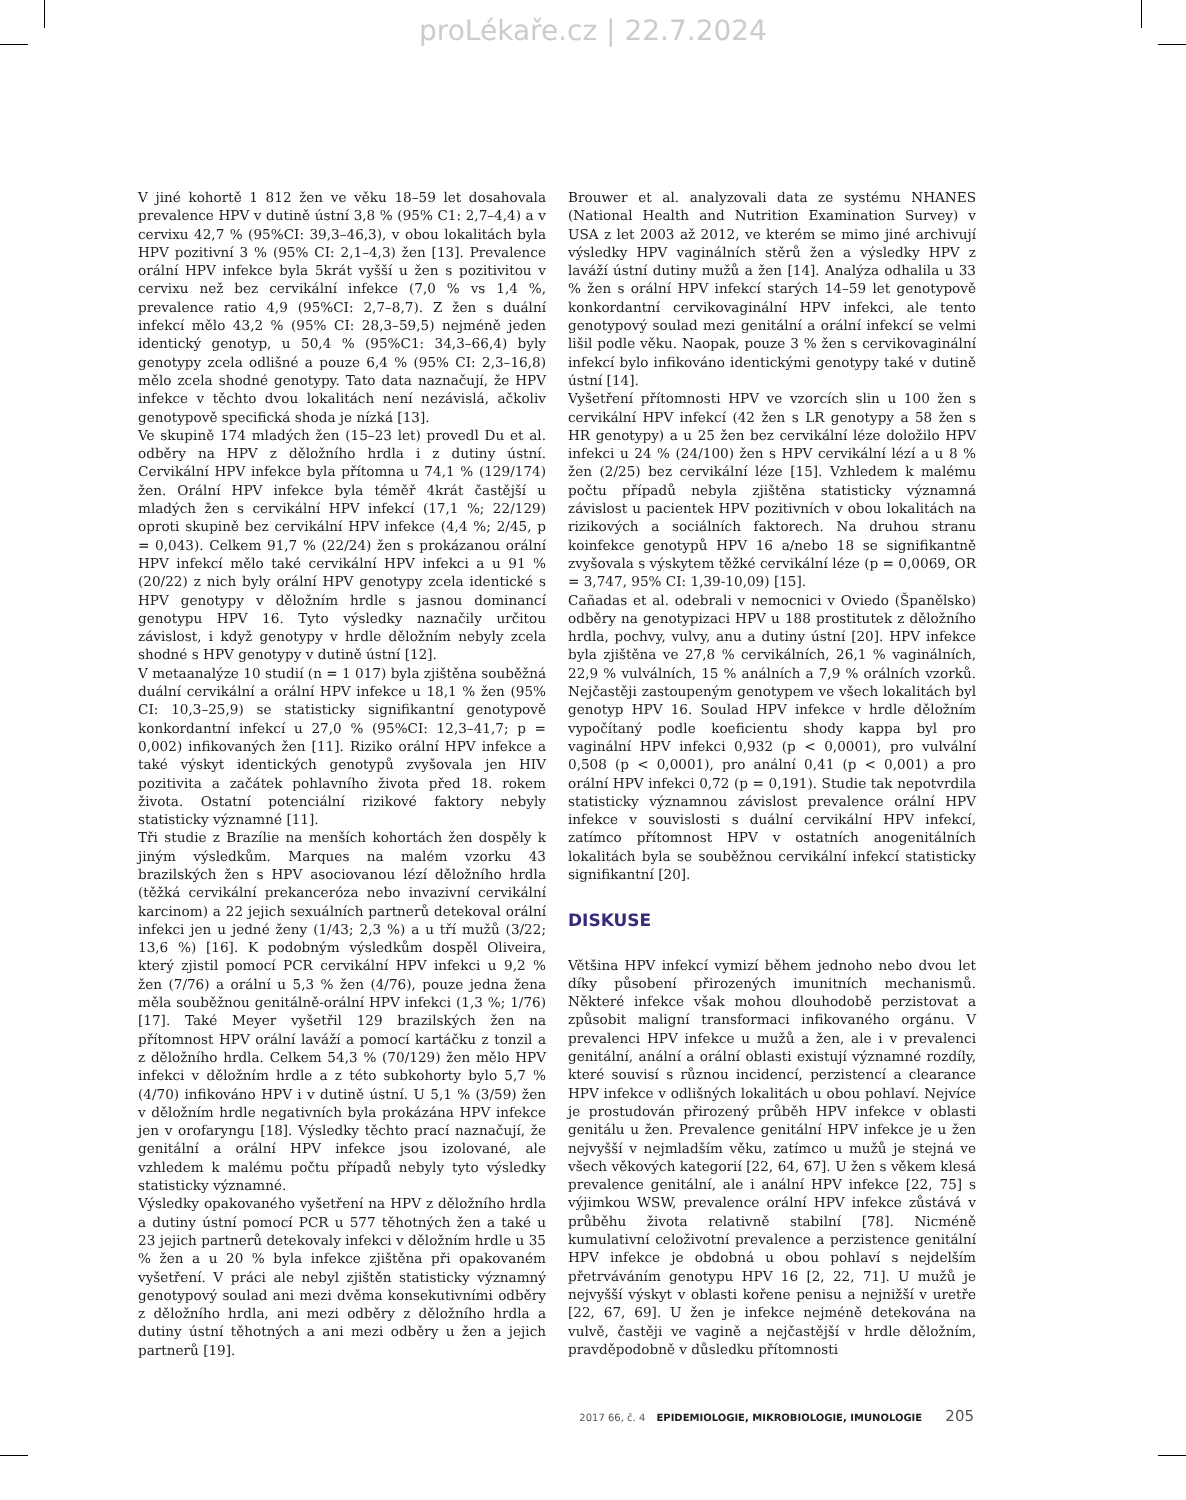proLékaře.cz | 22.7.2024
V jiné kohortě 1 812 žen ve věku 18–59 let dosahovala prevalence HPV v dutině ústní 3,8 % (95% C1: 2,7–4,4) a v cervixu 42,7 % (95%CI: 39,3–46,3), v obou lokalitách byla HPV pozitivní 3 % (95% CI: 2,1–4,3) žen [13]. Prevalence orální HPV infekce byla 5krát vyšší u žen s pozitivitou v cervixu než bez cervikální infekce (7,0 % vs 1,4 %, prevalence ratio 4,9 (95%CI: 2,7–8,7). Z žen s duální infekcí mělo 43,2 % (95% CI: 28,3–59,5) nejméně jeden identický genotyp, u 50,4 % (95%C1: 34,3–66,4) byly genotypy zcela odlišné a pouze 6,4 % (95% CI: 2,3–16,8) mělo zcela shodné genotypy. Tato data naznačují, že HPV infekce v těchto dvou lokalitách není nezávislá, ačkoliv genotypově specifická shoda je nízká [13].
Ve skupině 174 mladých žen (15–23 let) provedl Du et al. odběry na HPV z děložního hrdla i z dutiny ústní. Cervikální HPV infekce byla přítomna u 74,1 % (129/174) žen. Orální HPV infekce byla téměř 4krát častější u mladých žen s cervikální HPV infekcí (17,1 %; 22/129) oproti skupině bez cervikální HPV infekce (4,4 %; 2/45, p = 0,043). Celkem 91,7 % (22/24) žen s prokázanou orální HPV infekcí mělo také cervikální HPV infekci a u 91 % (20/22) z nich byly orální HPV genotypy zcela identické s HPV genotypy v děložním hrdle s jasnou dominancí genotypu HPV 16. Tyto výsledky naznačily určitou závislost, i když genotypy v hrdle děložním nebyly zcela shodné s HPV genotypy v dutině ústní [12].
V metaanalýze 10 studií (n = 1 017) byla zjištěna souběžná duální cervikální a orální HPV infekce u 18,1 % žen (95% CI: 10,3–25,9) se statisticky signifikantní genotypově konkordantní infekcí u 27,0 % (95%CI: 12,3–41,7; p = 0,002) infikovaných žen [11]. Riziko orální HPV infekce a také výskyt identických genotypů zvyšovala jen HIV pozitivita a začátek pohlavního života před 18. rokem života. Ostatní potenciální rizikové faktory nebyly statisticky významné [11].
Tři studie z Brazílie na menších kohortách žen dospěly k jiným výsledkům. Marques na malém vzorku 43 brazilských žen s HPV asociovanou lézí děložního hrdla (těžká cervikální prekanceróza nebo invazivní cervikální karcinom) a 22 jejich sexuálních partnerů detekoval orální infekci jen u jedné ženy (1/43; 2,3 %) a u tří mužů (3/22; 13,6 %) [16]. K podobným výsledkům dospěl Oliveira, který zjistil pomocí PCR cervikální HPV infekci u 9,2 % žen (7/76) a orální u 5,3 % žen (4/76), pouze jedna žena měla souběžnou genitálně-orální HPV infekci (1,3 %; 1/76) [17]. Také Meyer vyšetřil 129 brazilských žen na přítomnost HPV orální laváží a pomocí kartáčku z tonzil a z děložního hrdla. Celkem 54,3 % (70/129) žen mělo HPV infekci v děložním hrdle a z této subkohorty bylo 5,7 % (4/70) infikováno HPV i v dutině ústní. U 5,1 % (3/59) žen v děložním hrdle negativních byla prokázána HPV infekce jen v orofaryngu [18]. Výsledky těchto prací naznačují, že genitální a orální HPV infekce jsou izolované, ale vzhledem k malému počtu případů nebyly tyto výsledky statisticky významné.
Výsledky opakovaného vyšetření na HPV z děložního hrdla a dutiny ústní pomocí PCR u 577 těhotných žen a také u 23 jejich partnerů detekovaly infekci v děložním hrdle u 35 % žen a u 20 % byla infekce zjištěna při opakovaném vyšetření. V práci ale nebyl zjištěn statisticky významný genotypový soulad ani mezi dvěma konsekutivními odběry z děložního hrdla, ani mezi odběry z děložního hrdla a dutiny ústní těhotných a ani mezi odběry u žen a jejich partnerů [19].
Brouwer et al. analyzovali data ze systému NHANES (National Health and Nutrition Examination Survey) v USA z let 2003 až 2012, ve kterém se mimo jiné archivují výsledky HPV vaginálních stěrů žen a výsledky HPV z laváží ústní dutiny mužů a žen [14]. Analýza odhalila u 33 % žen s orální HPV infekcí starých 14–59 let genotypově konkordantní cervikovaginální HPV infekci, ale tento genotypový soulad mezi genitální a orální infekcí se velmi lišil podle věku. Naopak, pouze 3 % žen s cervikovaginální infekcí bylo infikováno identickými genotypy také v dutině ústní [14].
Vyšetření přítomnosti HPV ve vzorcích slin u 100 žen s cervikální HPV infekcí (42 žen s LR genotypy a 58 žen s HR genotypy) a u 25 žen bez cervikální léze doložilo HPV infekci u 24 % (24/100) žen s HPV cervikální lézí a u 8 % žen (2/25) bez cervikální léze [15]. Vzhledem k malému počtu případů nebyla zjištěna statisticky významná závislost u pacientek HPV pozitivních v obou lokalitách na rizikových a sociálních faktorech. Na druhou stranu koinfekce genotypů HPV 16 a/nebo 18 se signifikantně zvyšovala s výskytem těžké cervikální léze (p = 0,0069, OR = 3,747, 95% CI: 1,39-10,09) [15].
Cañadas et al. odebrali v nemocnici v Oviedo (Španělsko) odběry na genotypizaci HPV u 188 prostitutek z děložního hrdla, pochvy, vulvy, anu a dutiny ústní [20]. HPV infekce byla zjištěna ve 27,8 % cervikálních, 26,1 % vaginálních, 22,9 % vulválních, 15 % análních a 7,9 % orálních vzorků. Nejčastěji zastoupeným genotypem ve všech lokalitách byl genotyp HPV 16. Soulad HPV infekce v hrdle děložním vypočítaný podle koeficientu shody kappa byl pro vaginální HPV infekci 0,932 (p < 0,0001), pro vulvální 0,508 (p < 0,0001), pro anální 0,41 (p < 0,001) a pro orální HPV infekci 0,72 (p = 0,191). Studie tak nepotvrdila statisticky významnou závislost prevalence orální HPV infekce v souvislosti s duální cervikální HPV infekcí, zatímco přítomnost HPV v ostatních anogenitálních lokalitách byla se souběžnou cervikální infekcí statisticky signifikantní [20].
DISKUSE
Většina HPV infekcí vymizí během jednoho nebo dvou let díky působení přirozených imunitních mechanismů. Některé infekce však mohou dlouhodobě perzistovat a způsobit maligní transformaci infikovaného orgánu. V prevalenci HPV infekce u mužů a žen, ale i v prevalenci genitální, anální a orální oblasti existují významné rozdíly, které souvisí s různou incidencí, perzistencí a clearance HPV infekce v odlišných lokalitách u obou pohlaví. Nejvíce je prostudován přirozený průběh HPV infekce v oblasti genitálu u žen. Prevalence genitální HPV infekce je u žen nejvyšší v nejmladším věku, zatímco u mužů je stejná ve všech věkových kategorií [22, 64, 67]. U žen s věkem klesá prevalence genitální, ale i anální HPV infekce [22, 75] s výjimkou WSW, prevalence orální HPV infekce zůstává v průběhu života relativně stabilní [78]. Nicméně kumulativní celoživotní prevalence a perzistence genitální HPV infekce je obdobná u obou pohlaví s nejdelším přetrváváním genotypu HPV 16 [2, 22, 71]. U mužů je nejvyšší výskyt v oblasti kořene penisu a nejnižší v uretře [22, 67, 69]. U žen je infekce nejméně detekována na vulvě, častěji ve vagině a nejčastější v hrdle děložním, pravděpodobně v důsledku přítomnosti
2017 66, č. 4 EPIDEMIOLOGIE, MIKROBIOLOGIE, IMUNOLOGIE 205